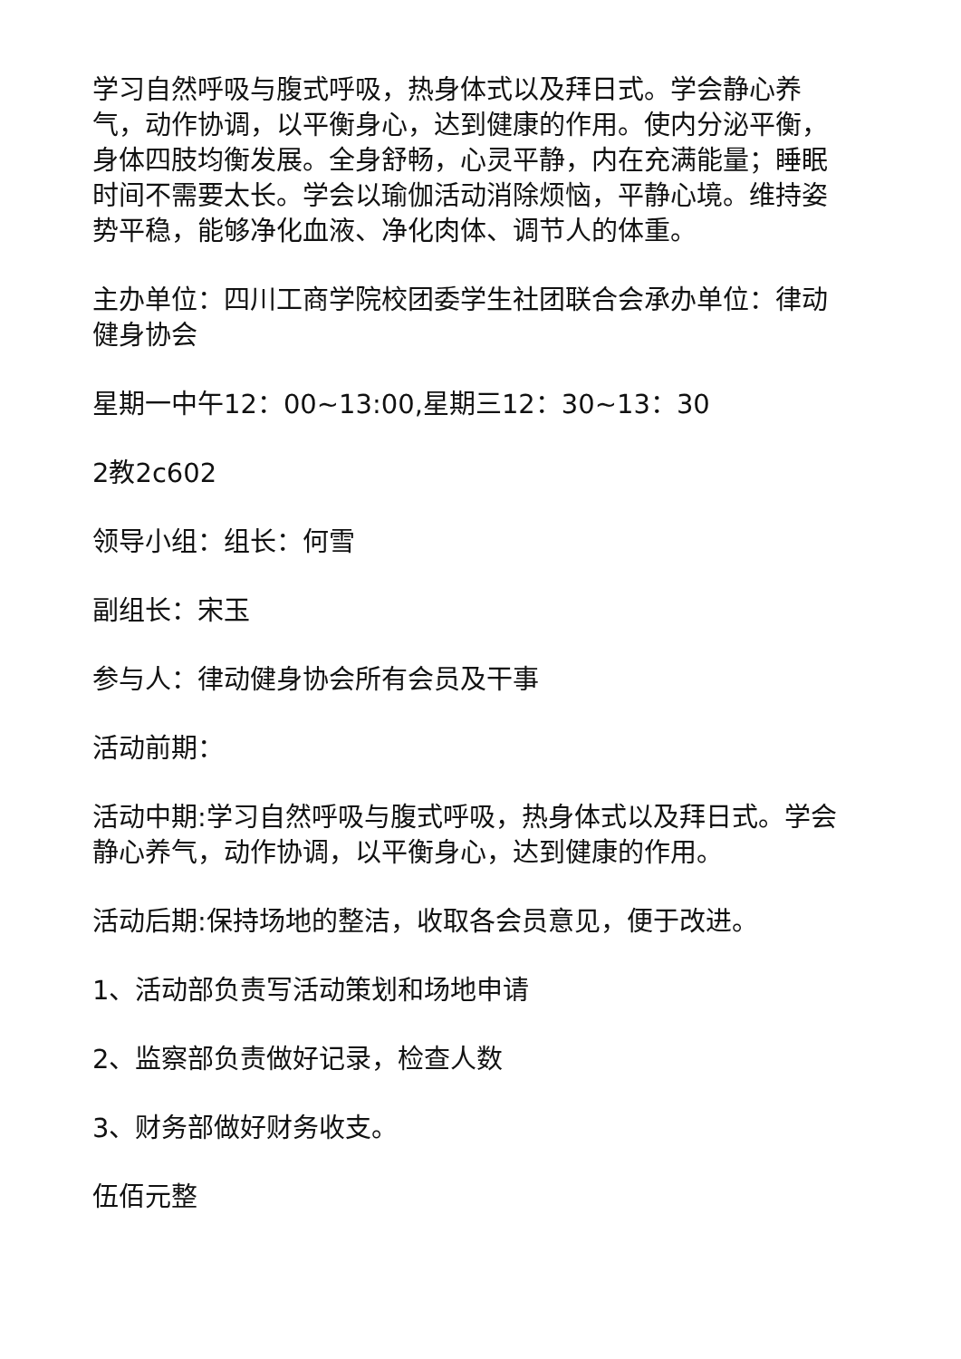学习自然呼吸与腹式呼吸，热身体式以及拜日式。学会静心养气，动作协调，以平衡身心，达到健康的作用。使内分泌平衡，身体四肢均衡发展。全身舒畅，心灵平静，内在充满能量；睡眠时间不需要太长。学会以瑜伽活动消除烦恼，平静心境。维持姿势平稳，能够净化血液、净化肉体、调节人的体重。
主办单位：四川工商学院校团委学生社团联合会承办单位：律动健身协会
星期一中午12：00~13:00,星期三12：30~13：30
2教2c602
领导小组：组长：何雪
副组长：宋玉
参与人：律动健身协会所有会员及干事
活动前期：
活动中期:学习自然呼吸与腹式呼吸，热身体式以及拜日式。学会静心养气，动作协调，以平衡身心，达到健康的作用。
活动后期:保持场地的整洁，收取各会员意见，便于改进。
1、活动部负责写活动策划和场地申请
2、监察部负责做好记录，检查人数
3、财务部做好财务收支。
伍佰元整